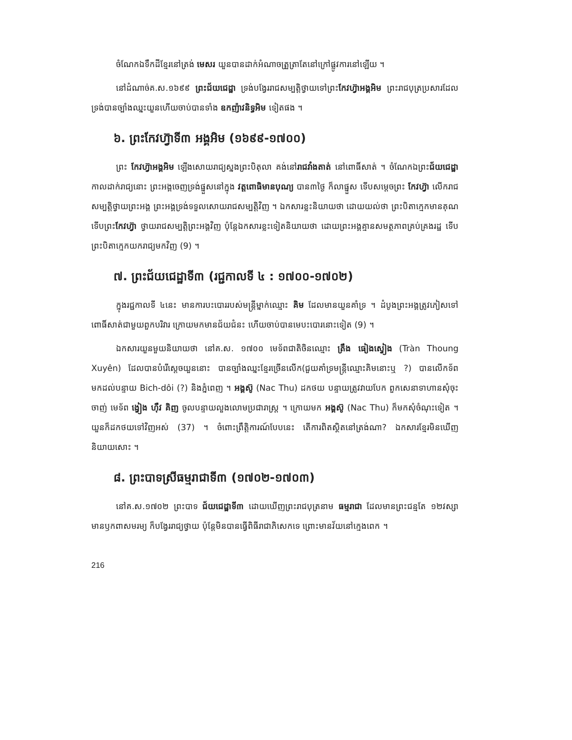ចំណែកឯទឹកដីខ្មែរនៅត្រង់ មេសរ យួនបានដាក់អំណាចត្រួត្រាតែនៅក្រៅផ្លូវការនៅឡើយ ។
នៅដំណាច់គ.ស.១៦៩៩ ព្រះជ័យជេដ្ឋា ទ្រង់បង្វែររាជសម្បត្តិថ្វាយទៅព្រះកែវហ្វ៊ាអង្គអិម ព្រះរាជបុត្រប្រសារដែលទ្រង់បានច្បាំងឈ្នះយួនហើយចាប់បានទាំង ឧកញ៉ាវនិទ្ធអិម ទៀតផង ។
៦. ព្រះកែវហ្វ៊ាទី៣ អង្គអិម (១៦៩៩-១៧០០)
ព្រះ កែវហ្វ៊ាអង្គអិម ឡើងសោយរាជ្យស្នងព្រះបិតុលា គង់នៅរាជវាំងតាត់ នៅពោធិ៍សាត់ ។ ចំណែកឯព្រះជ័យជេដ្ឋា កាលដាក់រាជ្យនោះ ព្រះអង្គចេញទ្រង់ផ្នួសនៅក្នុង វត្តពោធិមានបុណ្យ បាន៣ថ្ងៃ ក៏លាផ្នួស ទើបសម្ដេចព្រះ កែវហ្វ៊ា លើករាជសម្បត្តិថ្វាយព្រះអង្គ ព្រះអង្គទ្រង់ទទួលសោយរាជសម្បត្តិវិញ ។ ឯកសារខ្លះនិយាយថា ដោយយល់ថា ព្រះបិតាក្មេកមានគុណទើបព្រះកែវហ្វ៊ា ថ្វាយរាជសម្បត្តិព្រះអង្គវិញ ប៉ុន្តែឯកសារខ្លះទៀតនិយាយថា ដោយព្រះអង្គគ្មានសមត្ថភាពគ្រប់គ្រងរដ្ឋ ទើបព្រះបិតាក្មេកយករាជ្យមកវិញ (9) ។
៧. ព្រះជ័យជេដ្ឋាទី៣ (រជ្ជកាលទី ៤ : ១៧០០-១៧០២)
ក្នុងរជ្ជកាលទី ៤នេះ មានការបះបោររបស់មន្ត្រីម្នាក់ឈ្មោះ គិម ដែលមានយួនគាំទ្រ ។ ដំបូងព្រះអង្គត្រូវភៀសទៅពោធិ៍សាត់ជាមួយពួកបរិវារ ក្រោយមកមានជ័យជំនះ ហើយចាប់បានមេបះបោរនោះទៀត (9) ។
ឯកសារយួនមួយនិយាយថា នៅគ.ស. ១៧០០ មេទ័ពជាតិចិនឈ្មោះ ត្រឹង ធៀងស្វៀង (Tràn Thoung Xuyên) ដែលបានបំរើស្ដេចយួននោះ បានច្បាំងឈ្នះខ្មែរច្រើនលើក(ជួយគាំទ្រមន្ត្រីឈ្មោះគិមនោះឬ ?) បានលើកទ័ពមកដល់បន្ទាយ Bich-dôi (?) និងភ្នំពេញ ។ អង្គស៊ូ (Nac Thu) ដកថយ បន្ទាយត្រូវវាយបែក ពួកសេនាទាហានសុំចុះចាញ់ មេទ័ព ង្វៀង ហ៊ឺវ គិញ ចូលបន្ទាយលួងលោមប្រជារាស្ត្រ ។ ក្រោយមក អង្គស៊ូ (Nac Thu) ក៏មកសុំចំណុះទៀត ។ យួនក៏ដកថយទៅវិញអស់ (37) ។ ចំពោះព្រឹត្តិការណ៍បែបនេះ តើការពិតស្ថិតនៅត្រង់ណា? ឯកសារខ្មែរមិនឃើញនិយាយសោះ ។
៨. ព្រះបាទស្រីធម្មរាជាទី៣ (១៧០២-១៧០៣)
នៅគ.ស.១៧០២ ព្រះបាទ ជ័យជេដ្ឋាទី៣ ដោយឃើញព្រះរាជបុត្រនាម ធម្មរាជា ដែលមានព្រះជន្មតែ ១២វស្សាមានឫកពាសមរម្យ ក៏បង្វែររាជ្យថ្វាយ ប៉ុន្តែមិនបានធ្វើពិធីរាជាភិសេកទេ ព្រោះមានវ័យនៅក្មេងពេក ។
216